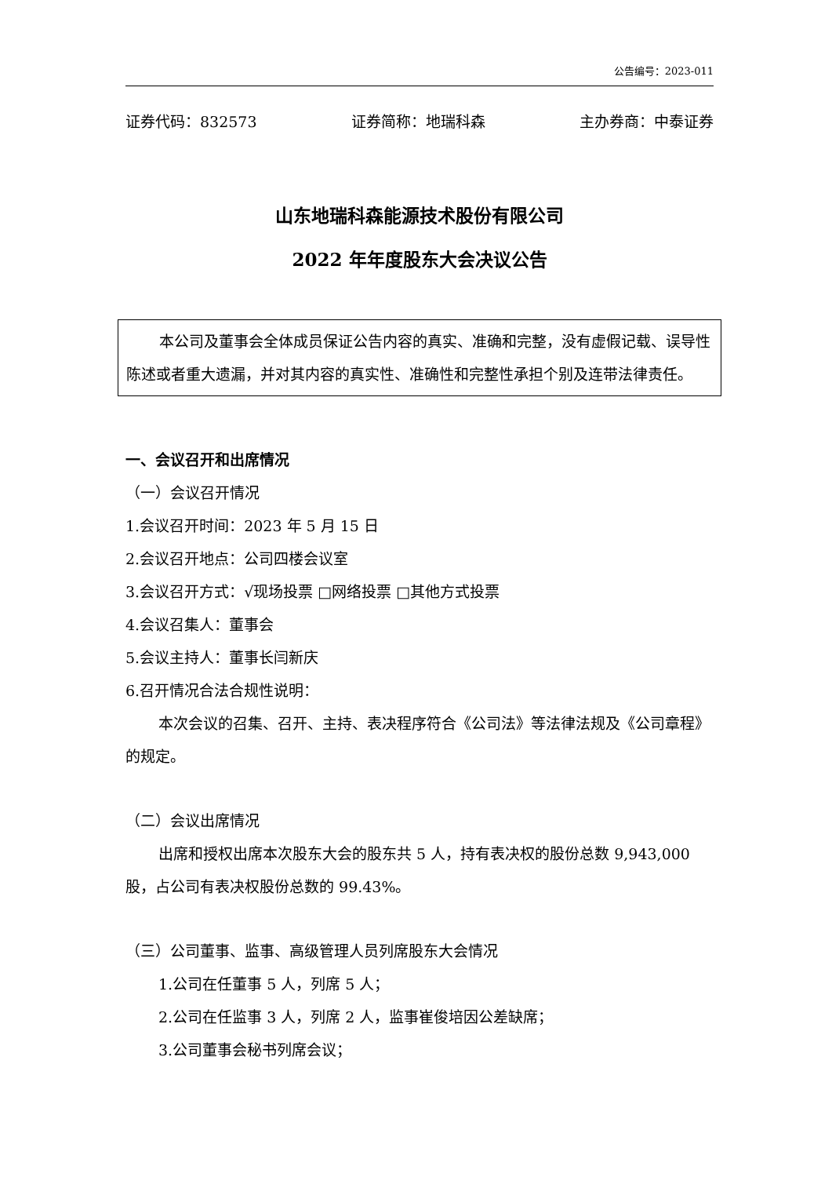公告编号：2023-011
证券代码：832573 证券简称：地瑞科森 主办券商：中泰证券
山东地瑞科森能源技术股份有限公司
2022 年年度股东大会决议公告
本公司及董事会全体成员保证公告内容的真实、准确和完整，没有虚假记载、误导性陈述或者重大遗漏，并对其内容的真实性、准确性和完整性承担个别及连带法律责任。
一、会议召开和出席情况
（一）会议召开情况
1.会议召开时间：2023 年 5 月 15 日
2.会议召开地点：公司四楼会议室
3.会议召开方式：√现场投票 □网络投票 □其他方式投票
4.会议召集人：董事会
5.会议主持人：董事长闫新庆
6.召开情况合法合规性说明：
本次会议的召集、召开、主持、表决程序符合《公司法》等法律法规及《公司章程》的规定。
（二）会议出席情况
出席和授权出席本次股东大会的股东共 5 人，持有表决权的股份总数 9,943,000 股，占公司有表决权股份总数的 99.43%。
（三）公司董事、监事、高级管理人员列席股东大会情况
1.公司在任董事 5 人，列席 5 人；
2.公司在任监事 3 人，列席 2 人，监事崔俊培因公差缺席；
3.公司董事会秘书列席会议；